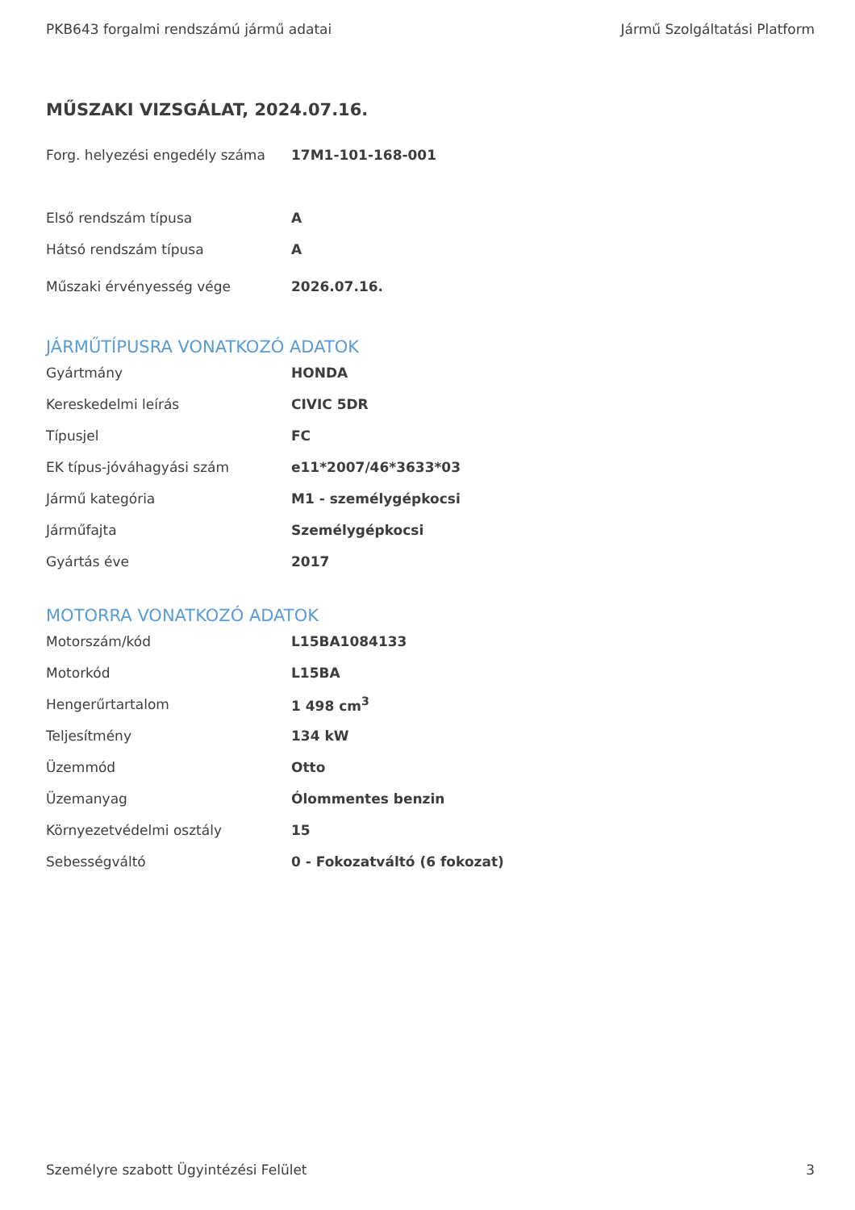PKB643 forgalmi rendszámú jármű adatai Jármű Szolgáltatási Platform
MŰSZAKI VIZSGÁLAT, 2024.07.16.
| Forg. helyezési engedély száma | 17M1-101-168-001 |
| Első rendszám típusa | A |
| Hátsó rendszám típusa | A |
| Műszaki érvényesség vége | 2026.07.16. |
JÁRMŰTÍPUSRA VONATKOZÓ ADATOK
| Gyártmány | HONDA |
| Kereskedelmi leírás | CIVIC 5DR |
| Típusjel | FC |
| EK típus-jóváhagyási szám | e11*2007/46*3633*03 |
| Jármű kategória | M1 - személygépkocsi |
| Járműfajta | Személygépkocsi |
| Gyártás éve | 2017 |
MOTORRA VONATKOZÓ ADATOK
| Motorszám/kód | L15BA1084133 |
| Motorkód | L15BA |
| Hengerűrtartalom | 1 498 cm<sup>3</sup> |
| Teljesítmény | 134 kW |
| Üzemmód | Otto |
| Üzemanyag | Ólommentes benzin |
| Környezetvédelmi osztály | 15 |
| Sebességváltó | 0 - Fokozatváltó (6 fokozat) |
Személyre szabott Ügyintézési Felület 3